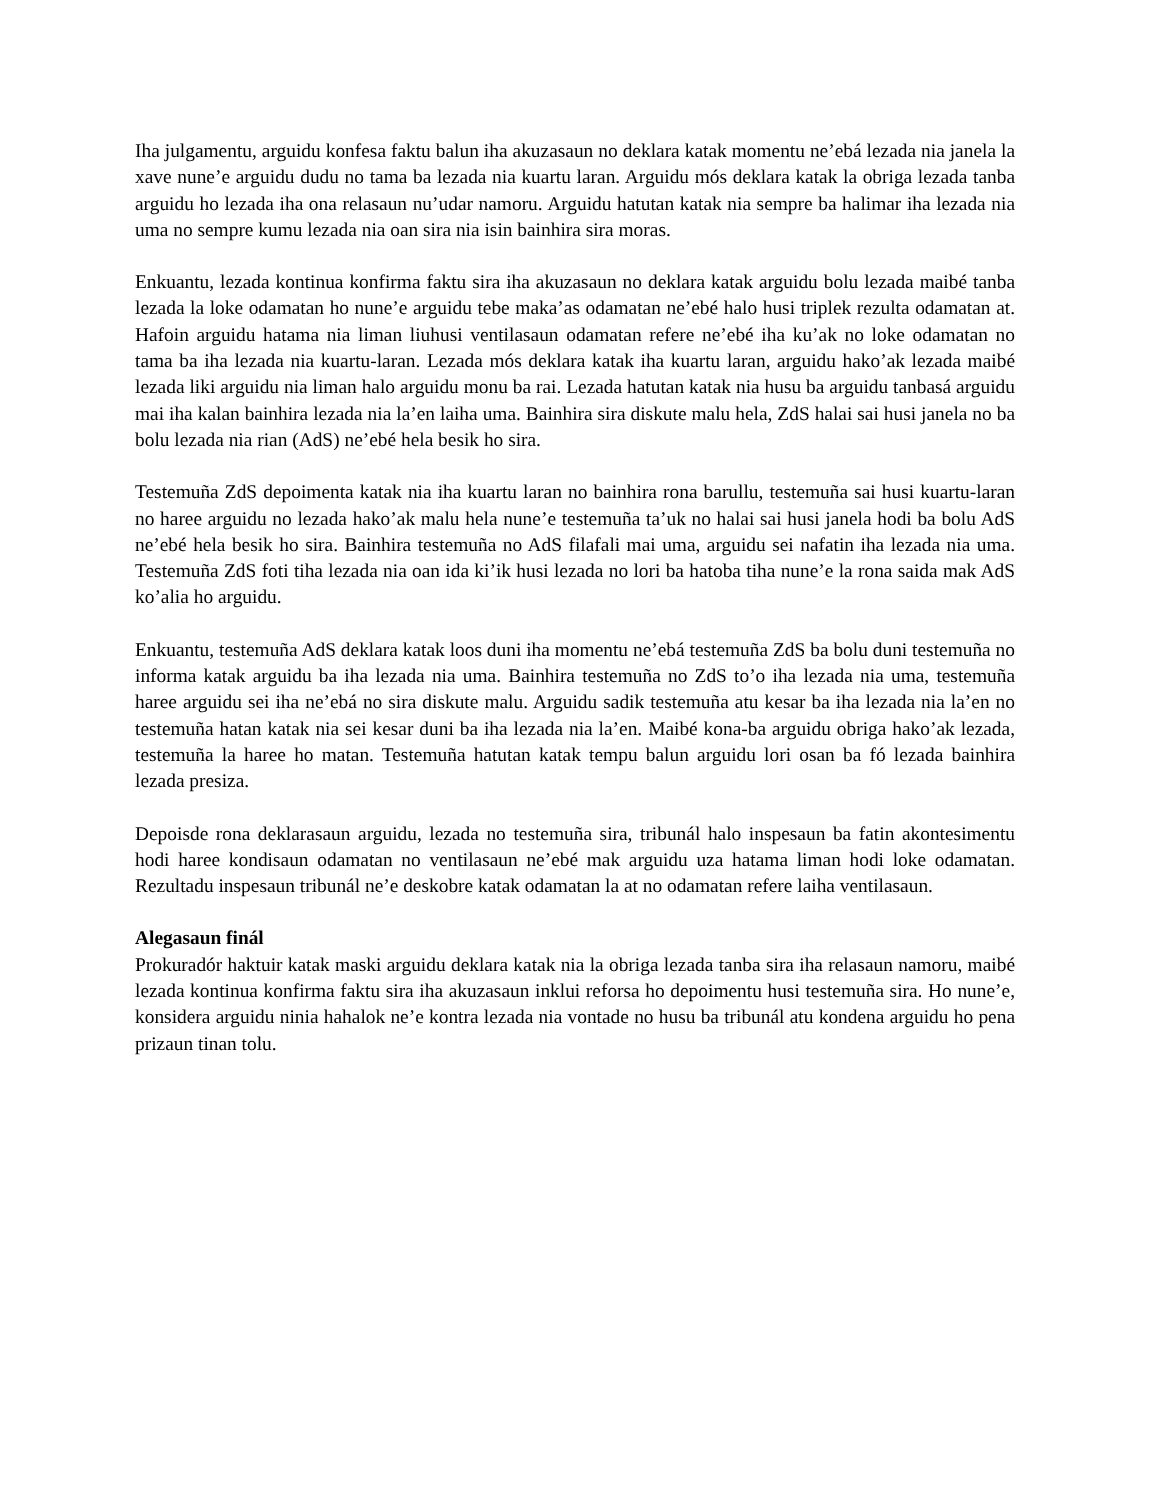Iha julgamentu, arguidu konfesa faktu balun iha akuzasaun no deklara katak momentu ne’ebá lezada nia janela la xave nune’e arguidu dudu no tama ba lezada nia kuartu laran. Arguidu mós deklara katak la obriga lezada tanba arguidu ho lezada iha ona relasaun nu’udar namoru. Arguidu hatutan katak nia sempre ba halimar iha lezada nia uma no sempre kumu lezada nia oan sira nia isin bainhira sira moras.
Enkuantu, lezada kontinua konfirma faktu sira iha akuzasaun no deklara katak arguidu bolu lezada maibé tanba lezada la loke odamatan ho nune’e arguidu tebe maka’as odamatan ne’ebé halo husi triplek rezulta odamatan at. Hafoin arguidu hatama nia liman liuhusi ventilasaun odamatan refere ne’ebé iha ku’ak no loke odamatan no tama ba iha lezada nia kuartu-laran. Lezada mós deklara katak iha kuartu laran, arguidu hako’ak lezada maibé lezada liki arguidu nia liman halo arguidu monu ba rai. Lezada hatutan katak nia husu ba arguidu tanbasá arguidu mai iha kalan bainhira lezada nia la’en laiha uma. Bainhira sira diskute malu hela, ZdS halai sai husi janela no ba bolu lezada nia rian (AdS) ne’ebé hela besik ho sira.
Testemuña ZdS depoimenta katak nia iha kuartu laran no bainhira rona barullu, testemuña sai husi kuartu-laran no haree arguidu no lezada hako’ak malu hela nune’e testemuña ta’uk no halai sai husi janela hodi ba bolu AdS ne’ebé hela besik ho sira. Bainhira testemuña no AdS filafali mai uma, arguidu sei nafatin iha lezada nia uma. Testemuña ZdS foti tiha lezada nia oan ida ki’ik husi lezada no lori ba hatoba tiha nune’e la rona saida mak AdS ko’alia ho arguidu.
Enkuantu, testemuña AdS deklara katak loos duni iha momentu ne’ebá testemuña ZdS ba bolu duni testemuña no informa katak arguidu ba iha lezada nia uma. Bainhira testemuña no ZdS to’o iha lezada nia uma, testemuña haree arguidu sei iha ne’ebá no sira diskute malu. Arguidu sadik testemuña atu kesar ba iha lezada nia la’en no testemuña hatan katak nia sei kesar duni ba iha lezada nia la’en. Maibé kona-ba arguidu obriga hako’ak lezada, testemuña la haree ho matan. Testemuña hatutan katak tempu balun arguidu lori osan ba fó lezada bainhira lezada presiza.
Depoisde rona deklarasaun arguidu, lezada no testemuña sira, tribunál halo inspesaun ba fatin akontesimentu hodi haree kondisaun odamatan no ventilasaun ne’ebé mak arguidu uza hatama liman hodi loke odamatan. Rezultadu inspesaun tribunál ne’e deskobre katak odamatan la at no odamatan refere laiha ventilasaun.
Alegasaun finál
Prokuradór haktuir katak maski arguidu deklara katak nia la obriga lezada tanba sira iha relasaun namoru, maibé lezada kontinua konfirma faktu sira iha akuzasaun inklui reforsa ho depoimentu husi testemuña sira. Ho nune’e, konsidera arguidu ninia hahalok ne’e kontra lezada nia vontade no husu ba tribunál atu kondena arguidu ho pena prizaun tinan tolu.